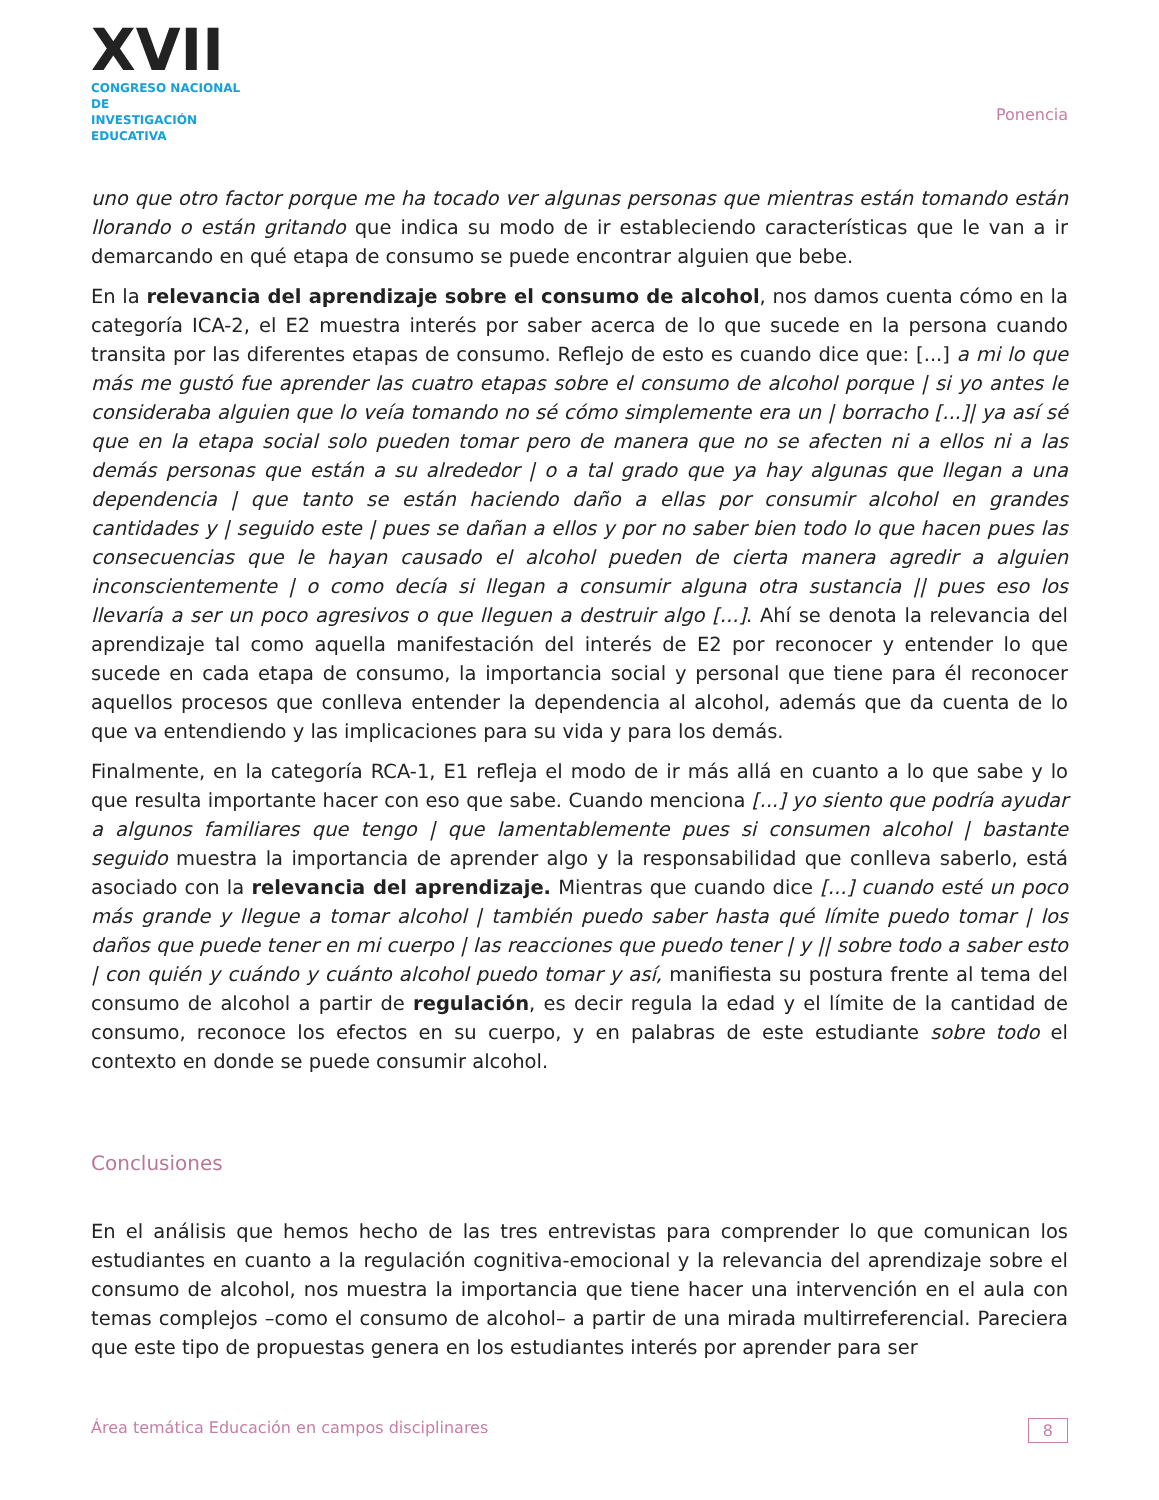XVII
CONGRESO NACIONAL DE
INVESTIGACIÓN EDUCATIVA
Ponencia
uno que otro factor porque me ha tocado ver algunas personas que mientras están tomando están llorando o están gritando que indica su modo de ir estableciendo características que le van a ir demarcando en qué etapa de consumo se puede encontrar alguien que bebe.
En la relevancia del aprendizaje sobre el consumo de alcohol, nos damos cuenta cómo en la categoría ICA-2, el E2 muestra interés por saber acerca de lo que sucede en la persona cuando transita por las diferentes etapas de consumo. Reflejo de esto es cuando dice que: [...] a mi lo que más me gustó fue aprender las cuatro etapas sobre el consumo de alcohol porque | si yo antes le consideraba alguien que lo veía tomando no sé cómo simplemente era un | borracho [...]| ya así sé que en la etapa social solo pueden tomar pero de manera que no se afecten ni a ellos ni a las demás personas que están a su alrededor | o a tal grado que ya hay algunas que llegan a una dependencia | que tanto se están haciendo daño a ellas por consumir alcohol en grandes cantidades y | seguido este | pues se dañan a ellos y por no saber bien todo lo que hacen pues las consecuencias que le hayan causado el alcohol pueden de cierta manera agredir a alguien inconscientemente | o como decía si llegan a consumir alguna otra sustancia || pues eso los llevaría a ser un poco agresivos o que lleguen a destruir algo [...]. Ahí se denota la relevancia del aprendizaje tal como aquella manifestación del interés de E2 por reconocer y entender lo que sucede en cada etapa de consumo, la importancia social y personal que tiene para él reconocer aquellos procesos que conlleva entender la dependencia al alcohol, además que da cuenta de lo que va entendiendo y las implicaciones para su vida y para los demás.
Finalmente, en la categoría RCA-1, E1 refleja el modo de ir más allá en cuanto a lo que sabe y lo que resulta importante hacer con eso que sabe. Cuando menciona [...] yo siento que podría ayudar a algunos familiares que tengo | que lamentablemente pues si consumen alcohol | bastante seguido muestra la importancia de aprender algo y la responsabilidad que conlleva saberlo, está asociado con la relevancia del aprendizaje. Mientras que cuando dice [...] cuando esté un poco más grande y llegue a tomar alcohol | también puedo saber hasta qué límite puedo tomar | los daños que puede tener en mi cuerpo | las reacciones que puedo tener | y || sobre todo a saber esto | con quién y cuándo y cuánto alcohol puedo tomar y así, manifiesta su postura frente al tema del consumo de alcohol a partir de regulación, es decir regula la edad y el límite de la cantidad de consumo, reconoce los efectos en su cuerpo, y en palabras de este estudiante sobre todo el contexto en donde se puede consumir alcohol.
Conclusiones
En el análisis que hemos hecho de las tres entrevistas para comprender lo que comunican los estudiantes en cuanto a la regulación cognitiva-emocional y la relevancia del aprendizaje sobre el consumo de alcohol, nos muestra la importancia que tiene hacer una intervención en el aula con temas complejos –como el consumo de alcohol– a partir de una mirada multirreferencial. Pareciera que este tipo de propuestas genera en los estudiantes interés por aprender para ser
Área temática Educación en campos disciplinares 8